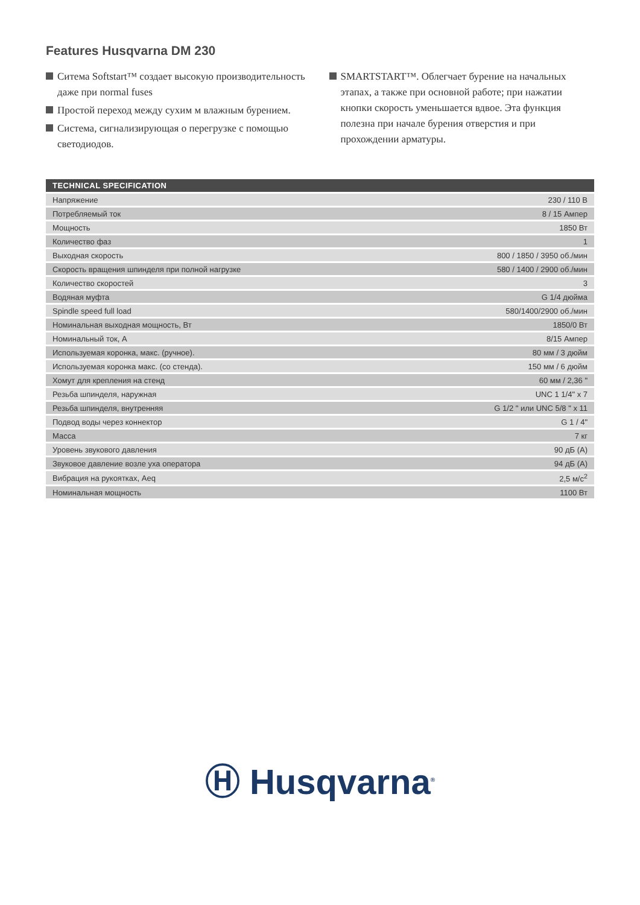Features Husqvarna DM 230
Ситема Softstart™ создает высокую производительность даже при normal fuses
Простой переход между сухим м влажным бурением.
Система, сигнализирующая о перегрузке с помощью светодиодов.
SMARTSTART™. Облегчает бурение на начальных этапах, а также при основной работе; при нажатии кнопки скорость уменьшается вдвое. Эта функция полезна при начале бурения отверстия и при прохождении арматуры.
| TECHNICAL SPECIFICATION | |
| --- | --- |
| Напряжение | 230 / 110 В |
| Потребляемый ток | 8 / 15 Ампер |
| Мощность | 1850 Вт |
| Количество фаз | 1 |
| Выходная скорость | 800 / 1850 / 3950 об./мин |
| Скорость вращения шпинделя при полной нагрузке | 580 / 1400 / 2900 об./мин |
| Количество скоростей | 3 |
| Водяная муфта | G 1/4 дюйма |
| Spindle speed full load | 580/1400/2900 об./мин |
| Номинальная выходная мощность, Вт | 1850/0 Вт |
| Номинальный ток, А | 8/15 Ампер |
| Используемая коронка, макс. (ручное). | 80 мм / 3 дюйм |
| Используемая коронка макс. (со стенда). | 150 мм / 6 дюйм |
| Хомут для крепления на стенд | 60 мм / 2,36 " |
| Резьба шпинделя, наружная | UNC 1 1/4" x 7 |
| Резьба шпинделя, внутренняя | G 1/2 " или UNC 5/8 " x 11 |
| Подвод воды через коннектор | G 1 / 4" |
| Масса | 7 кг |
| Уровень звукового давления | 90 дБ (A) |
| Звуковое давление возле уха оператора | 94 дБ (A) |
| Вибрация на рукоятках, Aeq | 2,5 м/с<sup>2</sup> |
| Номинальная мощность | 1100 Вт |
Ⓗ Husqvarna<sup>®</sup>